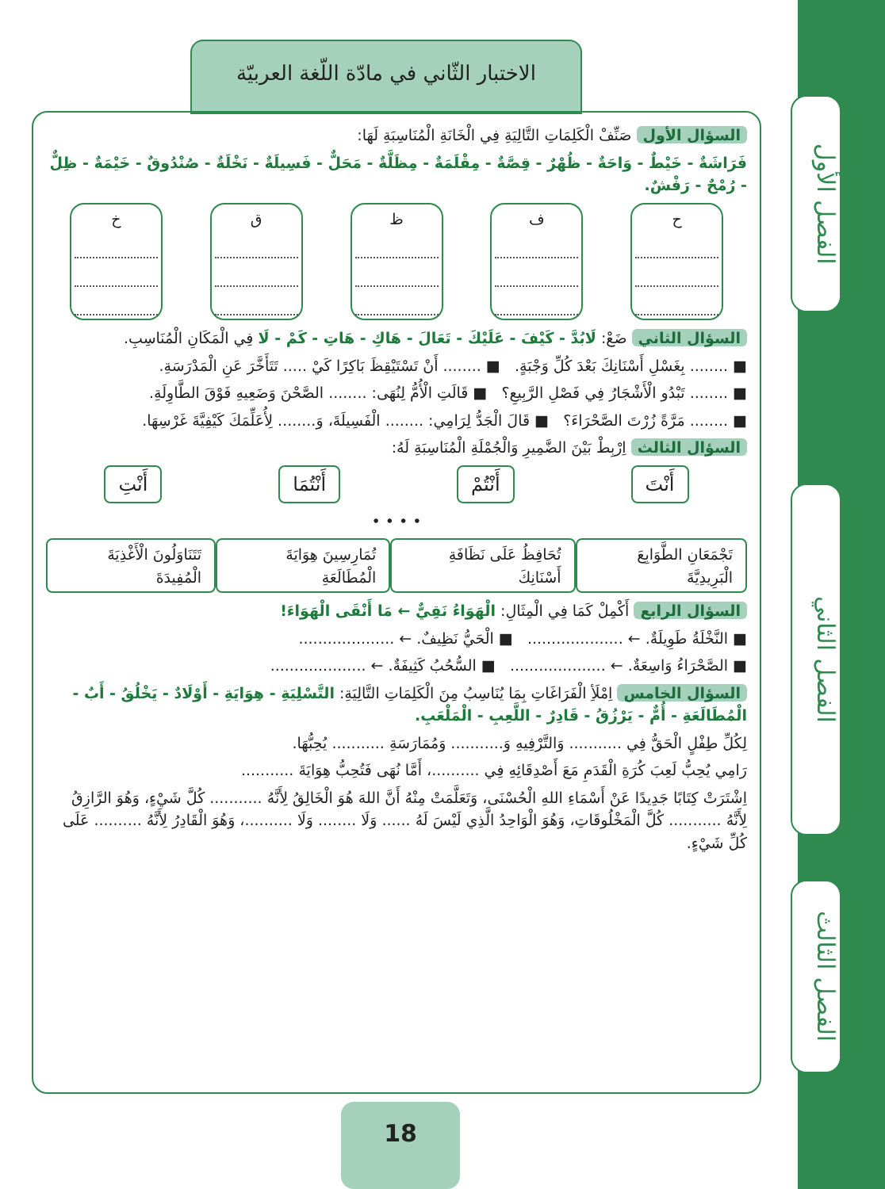الفصل الأول
الفصل الثاني
الفصل الثالث
الاختبار الثّاني في مادّة اللّغة العربيّة
السؤال الأول صَنِّفْ الْكَلِمَاتِ التَّالِيَةِ فِي الْخَانَةِ الْمُنَاسِبَةِ لَهَا:
فَرَاشَةٌ - خَيْطٌ - وَاحَةٌ - ظُهْرٌ - قِصَّةٌ - مِقْلَمَةٌ - مِظَلَّةٌ - مَحَلٌّ - فَسِيلَةٌ - نَخْلَةٌ - صُنْدُوقٌ - خَيْمَةٌ - ظِلٌّ - رُمْحٌ - رَفْشٌ.
ح ف ظ ق خ
السؤال الثاني ضَعْ: لَابُدَّ - كَيْفَ - عَلَيْكَ - تَعَالَ - هَاكِ - هَاتِ - كَمْ - لَا فِي الْمَكَانِ الْمُنَاسِبِ.
■ ........ بِغَسْلِ أَسْنَانِكَ بَعْدَ كُلِّ وَجْبَةٍ. ■ ........ أَنْ تَسْتَيْقِظَ بَاكِرًا كَيْ ..... تَتَأَخَّرَ عَنِ الْمَدْرَسَةِ.
■ ........ تَبْدُو الْأَشْجَارُ فِي فَصْلِ الرَّبِيعِ؟ ■ قَالَتِ الْأُمُّ لِنُهَى: ........ الصَّحْنَ وَضَعِيهِ فَوْقَ الطَّاوِلَةِ.
■ ........ مَرَّةً زُرْتَ الصَّحْرَاءَ؟ ■ قَالَ الْجَدُّ لِرَامِي: ........ الْفَسِيلَةَ، وَ........ لِأُعَلِّمَكَ كَيْفِيَّةَ غَرْسِهَا.
السؤال الثالث اِرْبِطْ بَيْنَ الضَّمِيرِ وَالْجُمْلَةِ الْمُنَاسِبَةِ لَهُ:
أَنْتَ أَنْتُمْ أَنْتُمَا أَنْتِ
• • • •
تَجْمَعَانِ الطَّوَابِعَ الْبَرِيدِيَّةَ تُحَافِظُ عَلَى نَظَافَةِ أَسْنَانِكَ تُمَارِسِينَ هِوَايَةَ الْمُطَالَعَةِ تَتَنَاوَلُونَ الْأَغْذِيَةَ الْمُفِيدَةَ
السؤال الرابع أَكْمِلْ كَمَا فِي الْمِثَالِ: الْهَوَاءُ نَقِيٌّ ← مَا أَنْقَى الْهَوَاءَ!
■ النَّخْلَةُ طَوِيلَةٌ. ← .................... ■ الْحَيُّ نَظِيفٌ. ← ....................
■ الصَّحْرَاءُ وَاسِعَةٌ. ← .................... ■ السُّحُبُ كَثِيفَةٌ. ← ....................
السؤال الخامس اِمْلَأِ الْفَرَاغَاتِ بِمَا يُنَاسِبُ مِنَ الْكَلِمَاتِ التَّالِيَةِ: التَّسْلِيَةِ - هِوَايَةِ - أَوْلَادٌ - يَخْلُقُ - أَبٌ - الْمُطَالَعَةِ - أُمٌّ - يَرْزُقُ - قَادِرٌ - اللَّعِبِ - الْمَلْعَبِ.
لِكُلِّ طِفْلٍ الْحَقُّ فِي ........... وَالتَّرْفِيهِ وَ........... وَمُمَارَسَةِ ........... يُحِبُّهَا.
رَامِي يُحِبُّ لَعِبَ كُرَةِ الْقَدَمِ مَعَ أَصْدِقَائِهِ فِي ..........، أَمَّا نُهَى فَتُحِبُّ هِوَايَةَ ...........
اِشْتَرَتْ كِتَابًا جَدِيدًا عَنْ أَسْمَاءِ اللهِ الْحُسْنَى، وَتَعَلَّمَتْ مِنْهُ أَنَّ اللهَ هُوَ الْخَالِقُ لِأَنَّهُ ........... كُلَّ شَيْءٍ، وَهُوَ الرَّازِقُ لِأَنَّهُ ........... كُلَّ الْمَخْلُوقَاتِ، وَهُوَ الْوَاحِدُ الَّذِي لَيْسَ لَهُ ...... وَلَا ........ وَلَا ..........، وَهُوَ الْقَادِرُ لِأَنَّهُ .......... عَلَى كُلِّ شَيْءٍ.
18